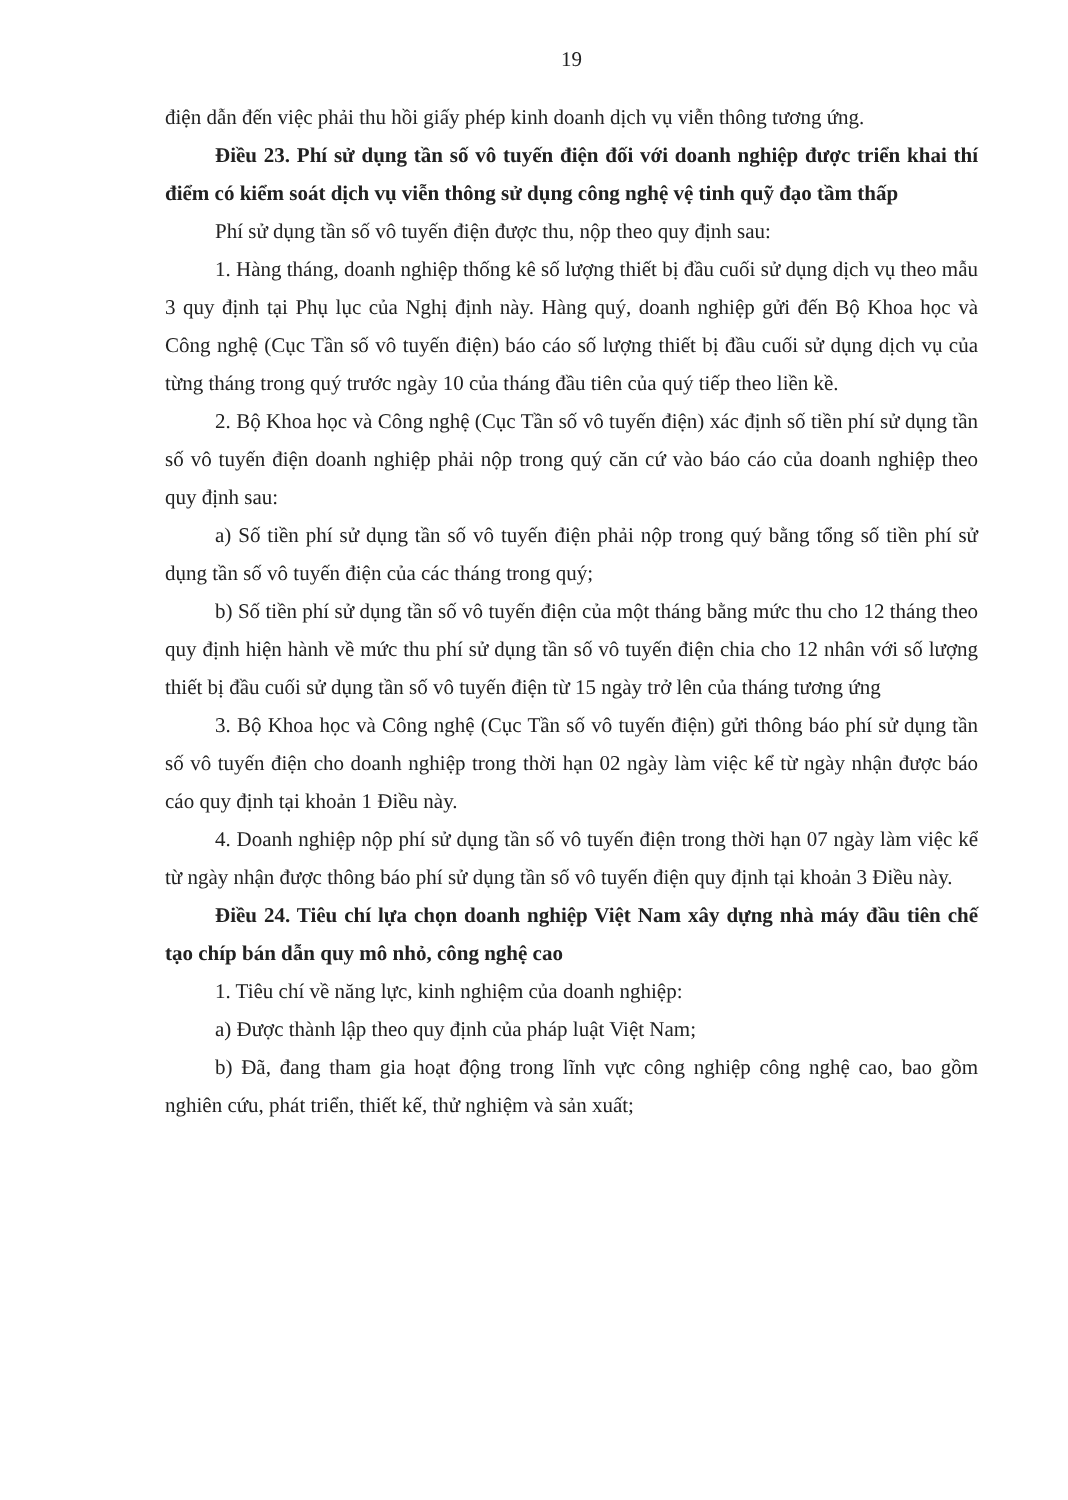19
điện dẫn đến việc phải thu hồi giấy phép kinh doanh dịch vụ viễn thông tương ứng.
Điều 23. Phí sử dụng tần số vô tuyến điện đối với doanh nghiệp được triển khai thí điểm có kiểm soát dịch vụ viễn thông sử dụng công nghệ vệ tinh quỹ đạo tầm thấp
Phí sử dụng tần số vô tuyến điện được thu, nộp theo quy định sau:
1. Hàng tháng, doanh nghiệp thống kê số lượng thiết bị đầu cuối sử dụng dịch vụ theo mẫu 3 quy định tại Phụ lục của Nghị định này. Hàng quý, doanh nghiệp gửi đến Bộ Khoa học và Công nghệ (Cục Tần số vô tuyến điện) báo cáo số lượng thiết bị đầu cuối sử dụng dịch vụ của từng tháng trong quý trước ngày 10 của tháng đầu tiên của quý tiếp theo liền kề.
2. Bộ Khoa học và Công nghệ (Cục Tần số vô tuyến điện) xác định số tiền phí sử dụng tần số vô tuyến điện doanh nghiệp phải nộp trong quý căn cứ vào báo cáo của doanh nghiệp theo quy định sau:
a) Số tiền phí sử dụng tần số vô tuyến điện phải nộp trong quý bằng tổng số tiền phí sử dụng tần số vô tuyến điện của các tháng trong quý;
b) Số tiền phí sử dụng tần số vô tuyến điện của một tháng bằng mức thu cho 12 tháng theo quy định hiện hành về mức thu phí sử dụng tần số vô tuyến điện chia cho 12 nhân với số lượng thiết bị đầu cuối sử dụng tần số vô tuyến điện từ 15 ngày trở lên của tháng tương ứng
3. Bộ Khoa học và Công nghệ (Cục Tần số vô tuyến điện) gửi thông báo phí sử dụng tần số vô tuyến điện cho doanh nghiệp trong thời hạn 02 ngày làm việc kể từ ngày nhận được báo cáo quy định tại khoản 1 Điều này.
4. Doanh nghiệp nộp phí sử dụng tần số vô tuyến điện trong thời hạn 07 ngày làm việc kể từ ngày nhận được thông báo phí sử dụng tần số vô tuyến điện quy định tại khoản 3 Điều này.
Điều 24. Tiêu chí lựa chọn doanh nghiệp Việt Nam xây dựng nhà máy đầu tiên chế tạo chíp bán dẫn quy mô nhỏ, công nghệ cao
1. Tiêu chí về năng lực, kinh nghiệm của doanh nghiệp:
a) Được thành lập theo quy định của pháp luật Việt Nam;
b) Đã, đang tham gia hoạt động trong lĩnh vực công nghiệp công nghệ cao, bao gồm nghiên cứu, phát triển, thiết kế, thử nghiệm và sản xuất;